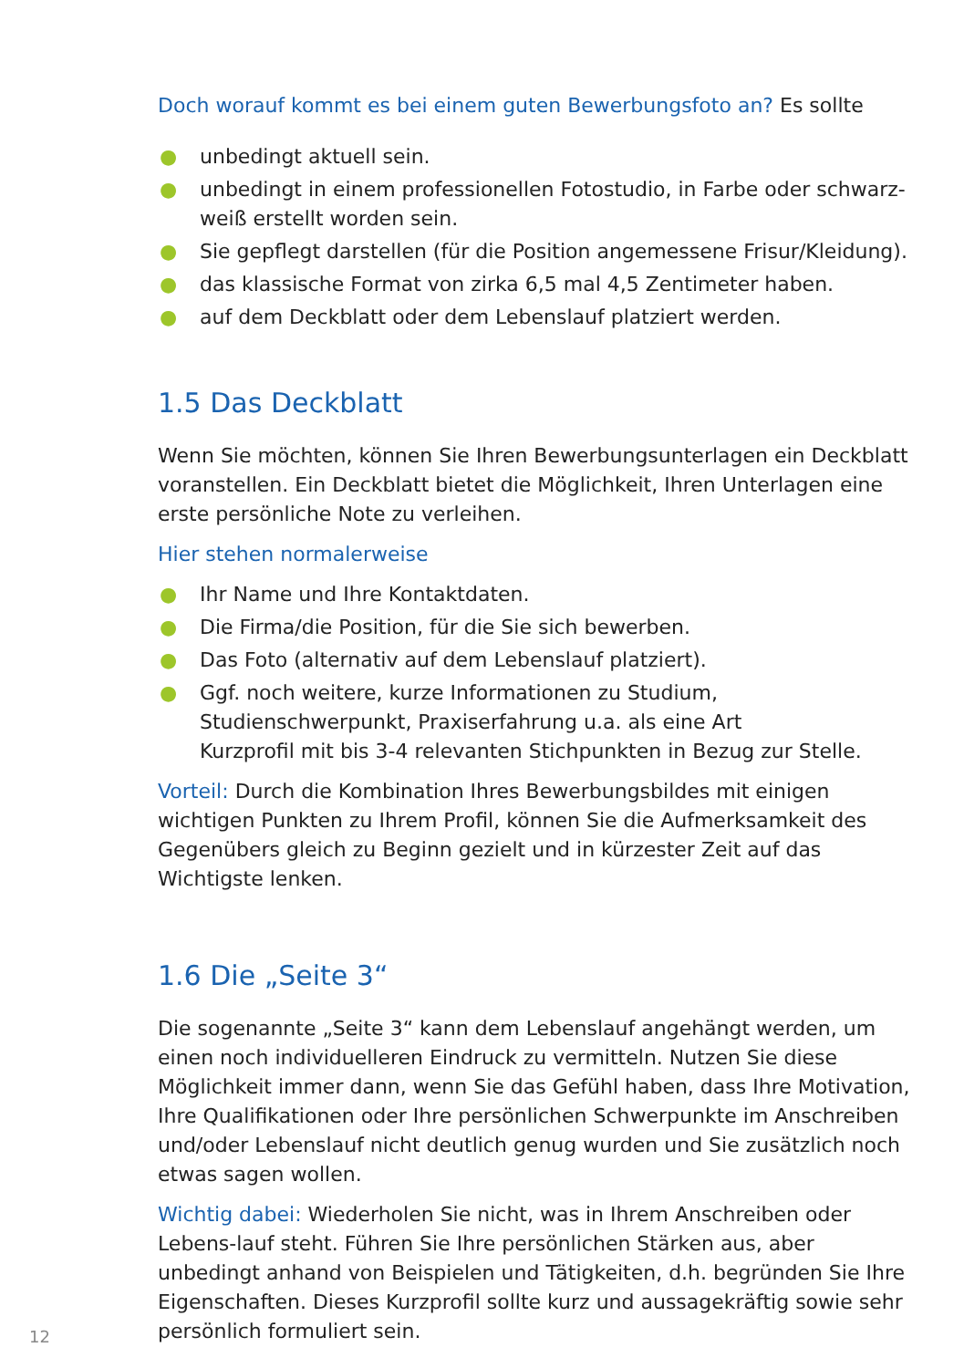Doch worauf kommt es bei einem guten Bewerbungsfoto an? Es sollte
● unbedingt aktuell sein.
● unbedingt in einem professionellen Fotostudio, in Farbe oder schwarz-weiß erstellt worden sein.
● Sie gepflegt darstellen (für die Position angemessene Frisur/Kleidung).
● das klassische Format von zirka 6,5 mal 4,5 Zentimeter haben.
● auf dem Deckblatt oder dem Lebenslauf platziert werden.
1.5 Das Deckblatt
Wenn Sie möchten, können Sie Ihren Bewerbungsunterlagen ein Deckblatt voranstellen. Ein Deckblatt bietet die Möglichkeit, Ihren Unterlagen eine erste persönliche Note zu verleihen.
Hier stehen normalerweise
● Ihr Name und Ihre Kontaktdaten.
● Die Firma/die Position, für die Sie sich bewerben.
● Das Foto (alternativ auf dem Lebenslauf platziert).
● Ggf. noch weitere, kurze Informationen zu Studium,
Studienschwerpunkt, Praxiserfahrung u.a. als eine Art
Kurzprofil mit bis 3-4 relevanten Stichpunkten in Bezug zur Stelle.
Vorteil: Durch die Kombination Ihres Bewerbungsbildes mit einigen wichtigen Punkten zu Ihrem Profil, können Sie die Aufmerksamkeit des Gegenübers gleich zu Beginn gezielt und in kürzester Zeit auf das Wichtigste lenken.
1.6 Die „Seite 3“
Die sogenannte „Seite 3“ kann dem Lebenslauf angehängt werden, um einen noch individuelleren Eindruck zu vermitteln. Nutzen Sie diese Möglichkeit immer dann, wenn Sie das Gefühl haben, dass Ihre Motivation, Ihre Qualifikationen oder Ihre persönlichen Schwerpunkte im Anschreiben und/oder Lebenslauf nicht deutlich genug wurden und Sie zusätzlich noch etwas sagen wollen.
Wichtig dabei: Wiederholen Sie nicht, was in Ihrem Anschreiben oder Lebens-lauf steht. Führen Sie Ihre persönlichen Stärken aus, aber unbedingt anhand von Beispielen und Tätigkeiten, d.h. begründen Sie Ihre Eigenschaften. Dieses Kurzprofil sollte kurz und aussagekräftig sowie sehr persönlich formuliert sein.
12